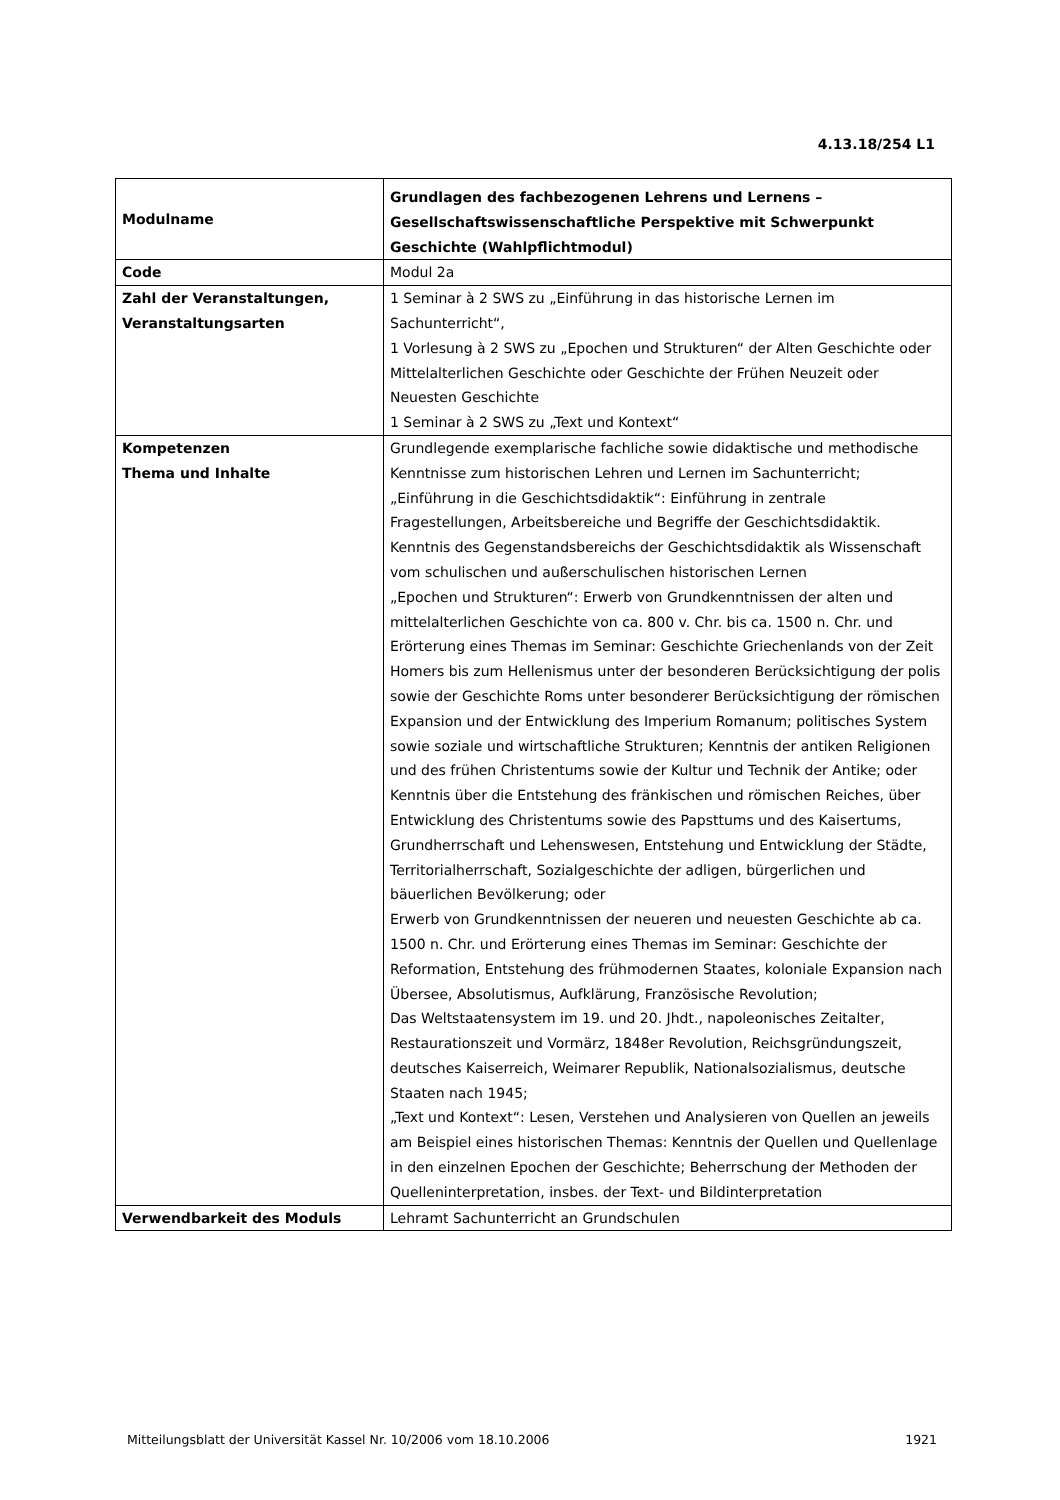4.13.18/254 L1
| Modulname | Grundlagen des fachbezogenen Lehrens und Lernens – Gesellschaftswissenschaftliche Perspektive mit Schwerpunkt Geschichte (Wahlpflichtmodul) |
| Code | Modul 2a |
| Zahl der Veranstaltungen, Veranstaltungsarten | 1 Seminar à 2 SWS zu „Einführung in das historische Lernen im Sachunterricht“, 1 Vorlesung à 2 SWS zu „Epochen und Strukturen“ der Alten Geschichte oder Mittelalterlichen Geschichte oder Geschichte der Frühen Neuzeit oder Neuesten Geschichte 1 Seminar à 2 SWS zu „Text und Kontext“ |
| Kompetenzen Thema und Inhalte | Grundlegende exemplarische fachliche sowie didaktische und methodische Kenntnisse zum historischen Lehren und Lernen im Sachunterricht; „Einführung in die Geschichtsdidaktik“: Einführung in zentrale Fragestellungen, Arbeitsbereiche und Begriffe der Geschichtsdidaktik. Kenntnis des Gegenstandsbereichs der Geschichtsdidaktik als Wissenschaft vom schulischen und außerschulischen historischen Lernen „Epochen und Strukturen“: Erwerb von Grundkenntnissen der alten und mittelalterlichen Geschichte von ca. 800 v. Chr. bis ca. 1500 n. Chr. und Erörterung eines Themas im Seminar: Geschichte Griechenlands von der Zeit Homers bis zum Hellenismus unter der besonderen Berücksichtigung der polis sowie der Geschichte Roms unter besonderer Berücksichtigung der römischen Expansion und der Entwicklung des Imperium Romanum; politisches System sowie soziale und wirtschaftliche Strukturen; Kenntnis der antiken Religionen und des frühen Christentums sowie der Kultur und Technik der Antike; oder Kenntnis über die Entstehung des fränkischen und römischen Reiches, über Entwicklung des Christentums sowie des Papsttums und des Kaisertums, Grundherrschaft und Lehenswesen, Entstehung und Entwicklung der Städte, Territorialherrschaft, Sozialgeschichte der adligen, bürgerlichen und bäuerlichen Bevölkerung; oder Erwerb von Grundkenntnissen der neueren und neuesten Geschichte ab ca. 1500 n. Chr. und Erörterung eines Themas im Seminar: Geschichte der Reformation, Entstehung des frühmodernen Staates, koloniale Expansion nach Übersee, Absolutismus, Aufklärung, Französische Revolution; Das Weltstaatensystem im 19. und 20. Jhdt., napoleonisches Zeitalter, Restaurationszeit und Vormärz, 1848er Revolution, Reichsgründungszeit, deutsches Kaiserreich, Weimarer Republik, Nationalsozialismus, deutsche Staaten nach 1945; „Text und Kontext“: Lesen, Verstehen und Analysieren von Quellen an jeweils am Beispiel eines historischen Themas: Kenntnis der Quellen und Quellenlage in den einzelnen Epochen der Geschichte; Beherrschung der Methoden der Quelleninterpretation, insbes. der Text- und Bildinterpretation |
| Verwendbarkeit des Moduls | Lehramt Sachunterricht an Grundschulen |
Mitteilungsblatt der Universität Kassel Nr. 10/2006 vom 18.10.2006 1921